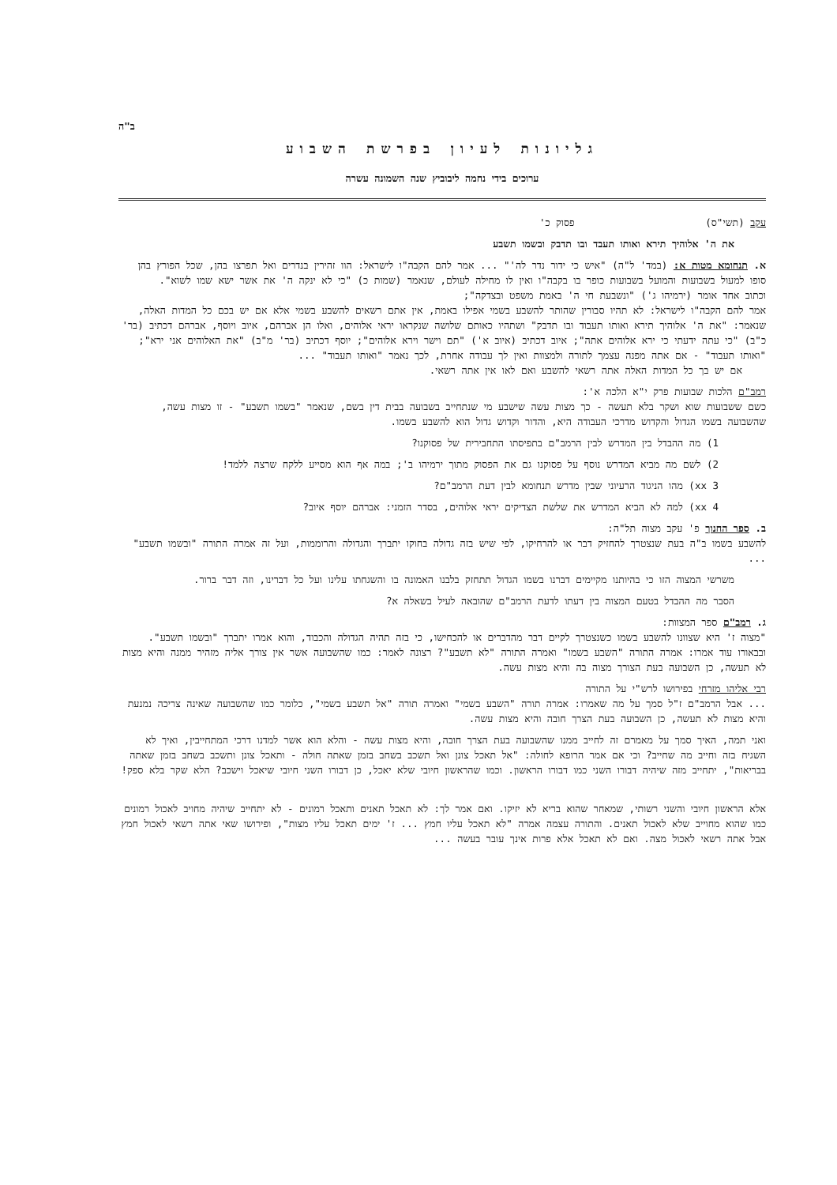ב"ה
גליונות לעיון בפרשת השבוע
ערוכים בידי נחמה ליבוביץ שנה השמונה עשרה
עקב (תשי"ס) פסוק כ'
את ה' אלוהיך תירא ואותו תעבד ובו תדבק ובשמו תשבע
א. תנחומא מטות א: (במד' ל"ה) "איש כי ידור נדר לה'" ... אמר להם הקבה"ו לישראל: הוו זהירין בנדרים ואל תפרצו בהן, שכל הפורץ בהן סופו למעול בשבועות והמועל בשבועות כופר בו בקבה"ו ואין לו מחילה לעולם, שנאמר (שמות כ) "כי לא ינקה ה' את אשר ישא שמו לשוא".
וכתוב אחד אומר (ירמיהו ג') "ונשבעת חי ה' באמת משפט ובצדקה";
אמר להם הקבה"ו לישראל: לא תהיו סבורין שהותר להשבע בשמי אפילו באמת, אין אתם רשאים להשבע בשמי אלא אם יש בכם כל המדות האלה, שנאמר: "את ה' אלוהיך תירא ואותו תעבוד ובו תדבק" ושתהיו כאותם שלושה שנקראו יראי אלוהים, ואלו הן אברהם, איוב ויוסף, אברהם דכתיב (בר' כ"ב) "כי עתה ידעתי כי ירא אלוהים אתה"; איוב דכתיב (איוב א') "תם וישר וירא אלוהים"; יוסף דכתיב (בר' מ"ב) "את האלוהים אני ירא"; "ואותו תעבוד" - אם אתה מפנה עצמך לתורה ולמצוות ואין לך עבודה אחרת, לכך נאמר "ואותו תעבוד" ...
אם יש בך כל המדות האלה אתה רשאי להשבע ואם לאו אין אתה רשאי.
רמב"ם הלכות שבועות פרק י"א הלכה א':
כשם ששבועות שוא ושקר בלא תעשה - כך מצות עשה שישבע מי שנתחייב בשבועה בבית דין בשם, שנאמר "בשמו תשבע" - זו מצות עשה, שהשבועה בשמו הגדול והקדוש מדרכי העבודה היא, והדור וקדוש גדול הוא להשבע בשמו.
1) מה ההבדל בין המדרש לבין הרמב"ם בתפיסתו התחבירית של פסוקנו?
2) לשם מה מביא המדרש נוסף על פסוקנו גם את הפסוק מתוך ירמיהו ב'; במה אף הוא מסייע ללקח שרצה ללמד!
xx 3) מהו הניגוד הרעיוני שבין מדרש תנחומא לבין דעת הרמב"ם?
xx 4) למה לא הביא המדרש את שלשת הצדיקים יראי אלוהים, בסדר הזמני: אברהם יוסף איוב?
ב. ספר החנוך פ' עקב מצוה תל"ה:
להשבע בשמו ב"ה בעת שנצטרך להחזיק דבר או להרחיקו, לפי שיש בזה גדולה בחוקו יתברך והגדולה והרוממות, ועל זה אמרה התורה "ובשמו תשבע" ...
משרשי המצוה הזו כי בהיותנו מקיימים דברנו בשמו הגדול תתחזק בלבנו האמונה בו והשגחתו עלינו ועל כל דברינו, וזה דבר ברור.
הסבר מה ההבדל בטעם המצוה בין דעתו לדעת הרמב"ם שהובאה לעיל בשאלה א?
ג. רמב"ם ספר המצוות:
"מצוה ז' היא שצוונו להשבע בשמו כשנצטרך לקיים דבר מהדברים או להכחישו, כי בזה תהיה הגדולה והכבוד, והוא אמרו יתברך "ובשמו תשבע". ובבאורו עוד אמרו: אמרה התורה "השבע בשמו" ואמרה התורה "לא תשבע"? רצונה לאמר: כמו שהשבועה אשר אין צורך אליה מזהיר ממנה והיא מצות לא תעשה, כן השבועה בעת הצורך מצוה בה והיא מצות עשה.
רבי אליהו מזרחי בפירושו לרש"י על התורה
... אבל הרמב"ם ז"ל סמך על מה שאמרו: אמרה תורה "השבע בשמי" ואמרה תורה "אל תשבע בשמי", כלומר כמו שהשבועה שאינה צריכה נמנעת והיא מצות לא תעשה, כן השבועה בעת הצרך חובה והיא מצות עשה.
ואני תמה, האיך סמך על מאמרם זה לחייב ממנו שהשבועה בעת הצרך חובה, והיא מצות עשה - והלא הוא אשר למדנו דרכי המתחייבין, ואיך לא השגיח בזה וחייב מה שחייב? וכי אם אמר הרופא לחולה: "אל תאכל צונן ואל תשכב בשחב בזמן שאתה חולה - ותאכל צונן ותשכב בשחב בזמן שאתה בבריאות", יתחייב מזה שיהיה דבורו השני כמו דבורו הראשון. וכמו שהראשון חיובי שלא יאכל, כן דבורו השני חיובי שיאכל וישכב? הלא שקר בלא ספק!
אלא הראשון חיובי והשני רשותי, שמאחר שהוא בריא לא יזיקו. ואם אמר לך: לא תאכל תאנים ותאכל רמונים - לא יתחייב שיהיה מחויב לאכול רמונים כמו שהוא מחוייב שלא לאכול תאנים. והתורה עצמה אמרה "לא תאכל עליו חמץ ... ז' ימים תאכל עליו מצות", ופירושו שאי אתה רשאי לאכול חמץ אבל אתה רשאי לאכול מצה. ואם לא תאכל אלא פרות אינך עובר בעשה ...